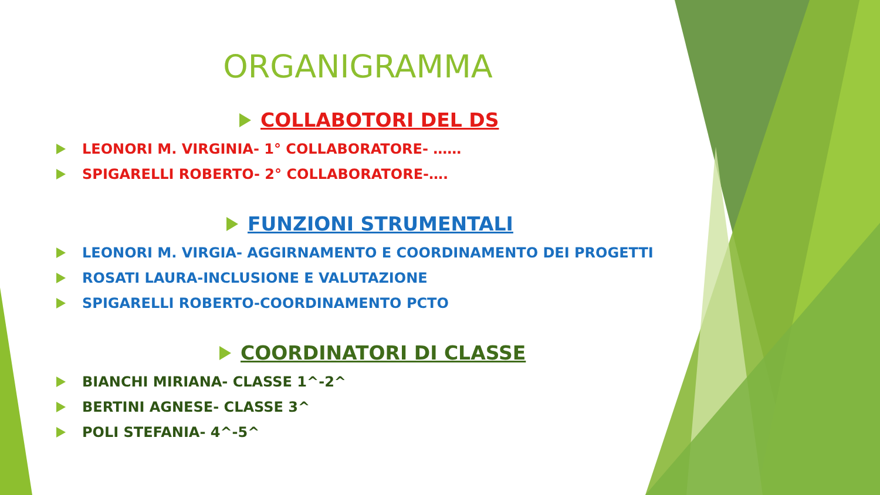ORGANIGRAMMA
COLLABOTORI DEL DS
LEONORI M. VIRGINIA- 1° COLLABORATORE- ……
SPIGARELLI ROBERTO- 2° COLLABORATORE-….
FUNZIONI STRUMENTALI
LEONORI M. VIRGIA- AGGIRNAMENTO E COORDINAMENTO DEI PROGETTI
ROSATI LAURA-INCLUSIONE E VALUTAZIONE
SPIGARELLI ROBERTO-COORDINAMENTO PCTO
COORDINATORI DI CLASSE
BIANCHI MIRIANA- CLASSE 1^-2^
BERTINI AGNESE- CLASSE 3^
POLI STEFANIA- 4^-5^